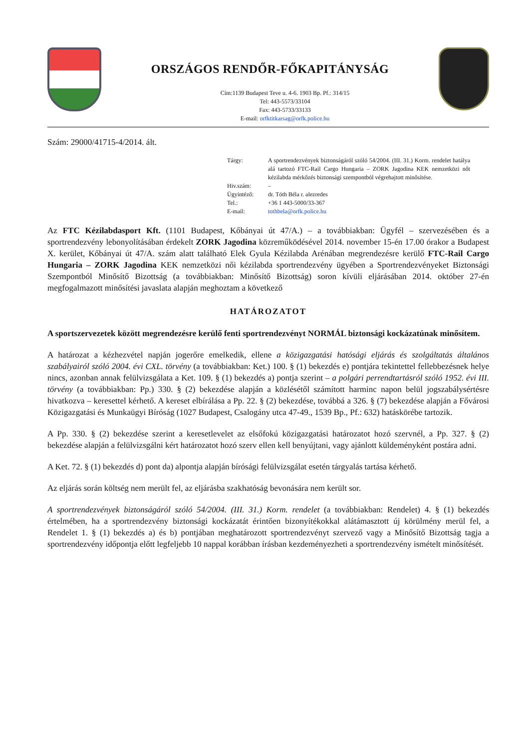ORSZÁGOS RENDŐR-FŐKAPITÁNYSÁG
Cím:1139 Budapest Teve u. 4-6. 1903 Bp. Pf.: 314/15
Tel: 443-5573/33104
Fax: 443-5733/33133
E-mail: orfktitkarsag@orfk.police.hu
Szám: 29000/41715-4/2014. ált.
Tárgy:
A sportrendezvények biztonságáról szóló 54/2004. (III. 31.) Korm. rendelet hatálya alá tartozó FTC-Rail Cargo Hungaria – ZORK Jagodina KEK nemzetközi nőt kézilabda mérkőzés biztonsági szempontból végrehajtott minősítése.
Hiv.szám:
–
Ügyintéző:
dr. Tóth Béla r. alezredes
Tel.:
+36 1 443-5000/33-367
E-mail:
tothbela@orfk.police.hu
Az FTC Kézilabdasport Kft. (1101 Budapest, Kőbányai út 47/A.) – a továbbiakban: Ügyfél – szervezésében és a sportrendezvény lebonyolításában érdekelt ZORK Jagodina közreműködésével 2014. november 15-én 17.00 órakor a Budapest X. kerület, Kőbányai út 47/A. szám alatt található Elek Gyula Kézilabda Arénában megrendezésre kerülő FTC-Rail Cargo Hungaria – ZORK Jagodina KEK nemzetközi női kézilabda sportrendezvény ügyében a Sportrendezvényeket Biztonsági Szempontból Minősítő Bizottság (a továbbiakban: Minősítő Bizottság) soron kívüli eljárásában 2014. október 27-én megfogalmazott minősítési javaslata alapján meghoztam a következő
HATÁROZATOT
A sportszervezetek között megrendezésre kerülő fenti sportrendezvényt NORMÁL biztonsági kockázatúnak minősítem.
A határozat a kézhezvétel napján jogerőre emelkedik, ellene a közigazgatási hatósági eljárás és szolgáltatás általános szabályairól szóló 2004. évi CXL. törvény (a továbbiakban: Ket.) 100. § (1) bekezdés e) pontjára tekintettel fellebbezésnek helye nincs, azonban annak felülvizsgálata a Ket. 109. § (1) bekezdés a) pontja szerint – a polgári perrendtartásról szóló 1952. évi III. törvény (a továbbiakban: Pp.) 330. § (2) bekezdése alapján a közlésétől számított harminc napon belül jogszabálysértésre hivatkozva – keresettel kérhető. A kereset elbírálása a Pp. 22. § (2) bekezdése, továbbá a 326. § (7) bekezdése alapján a Fővárosi Közigazgatási és Munkaügyi Bíróság (1027 Budapest, Csalogány utca 47-49., 1539 Bp., Pf.: 632) hatáskörébe tartozik.
A Pp. 330. § (2) bekezdése szerint a keresetlevelet az elsőfokú közigazgatási határozatot hozó szervnél, a Pp. 327. § (2) bekezdése alapján a felülvizsgálni kért határozatot hozó szerv ellen kell benyújtani, vagy ajánlott küldeményként postára adni.
A Ket. 72. § (1) bekezdés d) pont da) alpontja alapján bírósági felülvizsgálat esetén tárgyalás tartása kérhető.
Az eljárás során költség nem merült fel, az eljárásba szakhatóság bevonására nem került sor.
A sportrendezvények biztonságáról szóló 54/2004. (III. 31.) Korm. rendelet (a továbbiakban: Rendelet) 4. § (1) bekezdés értelmében, ha a sportrendezvény biztonsági kockázatát érintően bizonyítékokkal alátámasztott új körülmény merül fel, a Rendelet 1. § (1) bekezdés a) és b) pontjában meghatározott sportrendezvényt szervező vagy a Minősítő Bizottság tagja a sportrendezvény időpontja előtt legfeljebb 10 nappal korábban írásban kezdeményezheti a sportrendezvény ismételt minősítését.